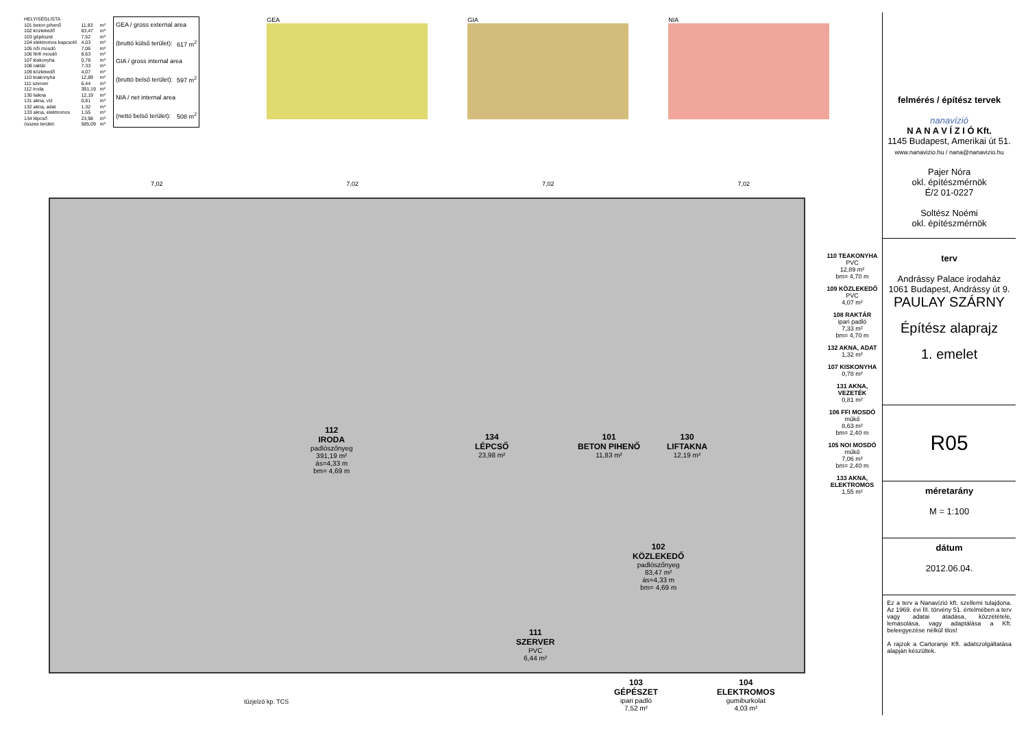| HELYISÉGLISTA | | |
| 101 beton pihenő | 11,83 | m² |
| 102 közlekedő | 83,47 | m² |
| 103 gépészet | 7,52 | m² |
| 104 elektromos kapcsoló | 4,03 | m² |
| 105 női mosdó | 7,06 | m² |
| 106 férfi mosdó | 8,63 | m² |
| 107 kiskonyha | 0,78 | m² |
| 108 raktár | 7,33 | m² |
| 109 közlekedő | 4,07 | m² |
| 110 teakonyha | 12,89 | m² |
| 111 szerver | 6,44 | m² |
| 112 iroda | 391,19 | m² |
| 130 liakna | 12,19 | m² |
| 131 akna, víz | 0,81 | m² |
| 132 akna, adat | 1,32 | m² |
| 133 akna, elektromos | 1,55 | m² |
| 134 lépcső | 23,98 | m² |
| összes terület: | 585,09 | m² |
| GEA / gross external area | |
| (bruttó külső terület): | 617 m<sup>2</sup> |
| GIA / gross internal area | |
| (bruttó belső terület): | 597 m<sup>2</sup> |
| NIA / net internal area | |
| (nettó belső terület): | 508 m<sup>2</sup> |
GEA GIA NIA
7,02 7,02 7,02 7,02
112
IRODA
padlószőnyeg
391,19 m²
ás=4,33 m
bm= 4,69 m
134
LÉPCSŐ
23,98 m²
101
BETON PIHENŐ
11,83 m²
130
LIFTAKNA
12,19 m²
102
KÖZLEKEDŐ
padlószőnyeg
83,47 m²
ás=4,33 m
bm= 4,69 m
111
SZERVER
PVC
6,44 m²
103
GÉPÉSZET
ipari padló
7,52 m²
104
ELEKTROMOS
gumiburkolat
4,03 m²
110 TEAKONYHA
PVC
12,89 m²
bm= 4,70 m
109 KÖZLEKEDŐ
PVC
4,07 m²
108 RAKTÁR
ipari padló
7,33 m²
bm= 4,70 m
132 AKNA, ADAT
1,32 m²
107 KISKONYHA
0,78 m²
131 AKNA, VEZETÉK
0,81 m²
106 FFI MOSDÓ
műkő
8,63 m²
bm= 2,40 m
105 NOI MOSDÓ
műkő
7,06 m²
bm= 2,40 m
133 AKNA, ELEKTROMOS
1,55 m²
tűzjelző kp. TCS
felmérés / építész tervek
nanavízió
N A N A V Í Z I Ó Kft.
1145 Budapest, Amerikai út 51.
www.nanavizio.hu / nana@nanavizio.hu
Pajer Nóra
okl. építészmérnök
É/2 01-0227
Soltész Noémi
okl. építészmérnök
terv
Andrássy Palace irodaház
1061 Budapest, Andrássy út 9.
PAULAY SZÁRNY
Építész alaprajz
1. emelet
R05
méretarány
M = 1:100
dátum
2012.06.04.
Ez a terv a Nanavízió kft. szellemi tulajdona. Az 1969. évi III. törvény 51. értelmében a terv vagy adatai átadása, közzététele, lemásolása, vagy adaptálása a Kft. beleegyezése nélkül tilos!
A rajzok a Cartoranje Kft. adatszolgáltatása alapján készültek.